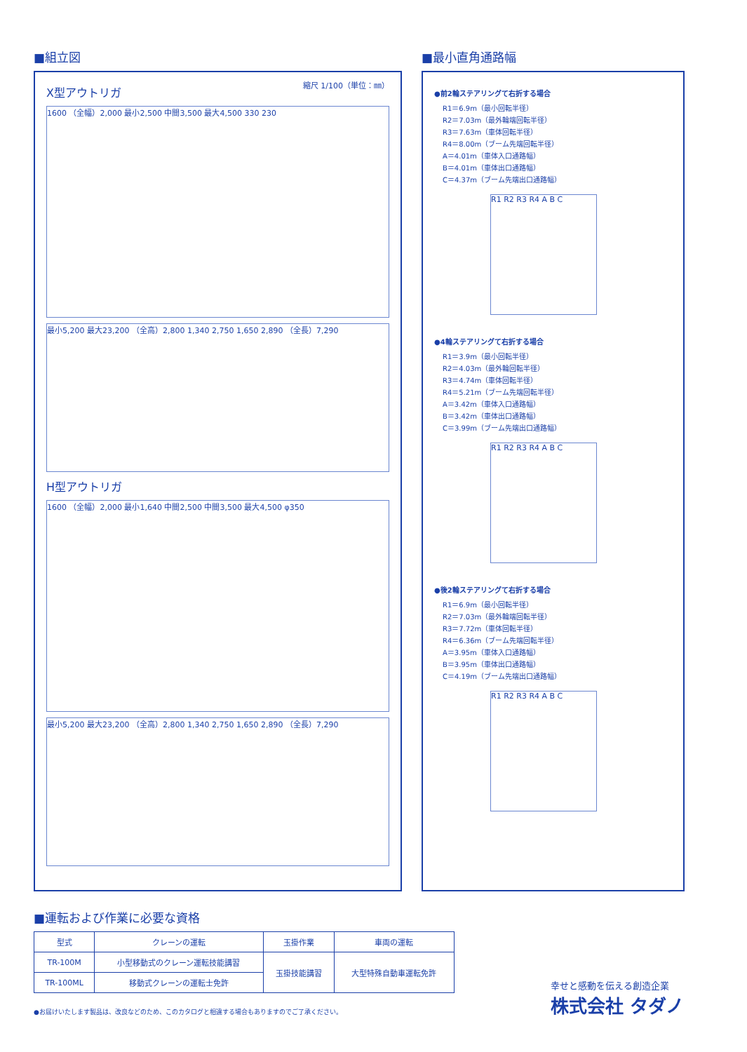■組立図
縮尺 1/100（単位：㎜）
X型アウトリガ
1600 （全幅）2,000 最小2,500 中間3,500 最大4,500 330 230
最小5,200 最大23,200 （全高）2,800 1,340 2,750 1,650 2,890 （全長）7,290
H型アウトリガ
1600 （全幅）2,000 最小1,640 中間2,500 中間3,500 最大4,500 φ350
最小5,200 最大23,200 （全高）2,800 1,340 2,750 1,650 2,890 （全長）7,290
■最小直角通路幅
●前2輪ステアリングて右折する場合
R1＝6.9m（最小回転半径）
R2＝7.03m（最外輪端回転半径）
R3＝7.63m（車体回転半径）
R4＝8.00m（ブーム先端回転半径）
A＝4.01m（車体入口通路幅）
B＝4.01m（車体出口通路幅）
C＝4.37m（ブーム先端出口通路幅）
R1 R2 R3 R4 A B C
●4輪ステアリングて右折する場合
R1＝3.9m（最小回転半径）
R2＝4.03m（最外輪回転半径）
R3＝4.74m（車体回転半径）
R4＝5.21m（ブーム先端回転半径）
A＝3.42m（車体入口通路幅）
B＝3.42m（車体出口通路幅）
C＝3.99m（ブーム先端出口通路幅）
R1 R2 R3 R4 A B C
●後2輪ステアリングて右折する場合
R1＝6.9m（最小回転半径）
R2＝7.03m（最外輪端回転半径）
R3＝7.72m（車体回転半径）
R4＝6.36m（ブーム先端回転半径）
A＝3.95m（車体入口通路幅）
B＝3.95m（車体出口通路幅）
C＝4.19m（ブーム先端出口通路幅）
R1 R2 R3 R4 A B C
■運転および作業に必要な資格
| 型式 | クレーンの運転 | 玉掛作業 | 車両の運転 |
| --- | --- | --- | --- |
| TR-100M | 小型移動式のクレーン運転技能講習 | 玉掛技能講習 | 大型特殊自動車運転免許 |
| TR-100ML | 移動式クレーンの運転士免許 | | |
●お届けいたします製品は、改良などのため、このカタログと相違する場合もありますのでご了承ください。
幸せと感動を伝える創造企業
株式会社 タダノ